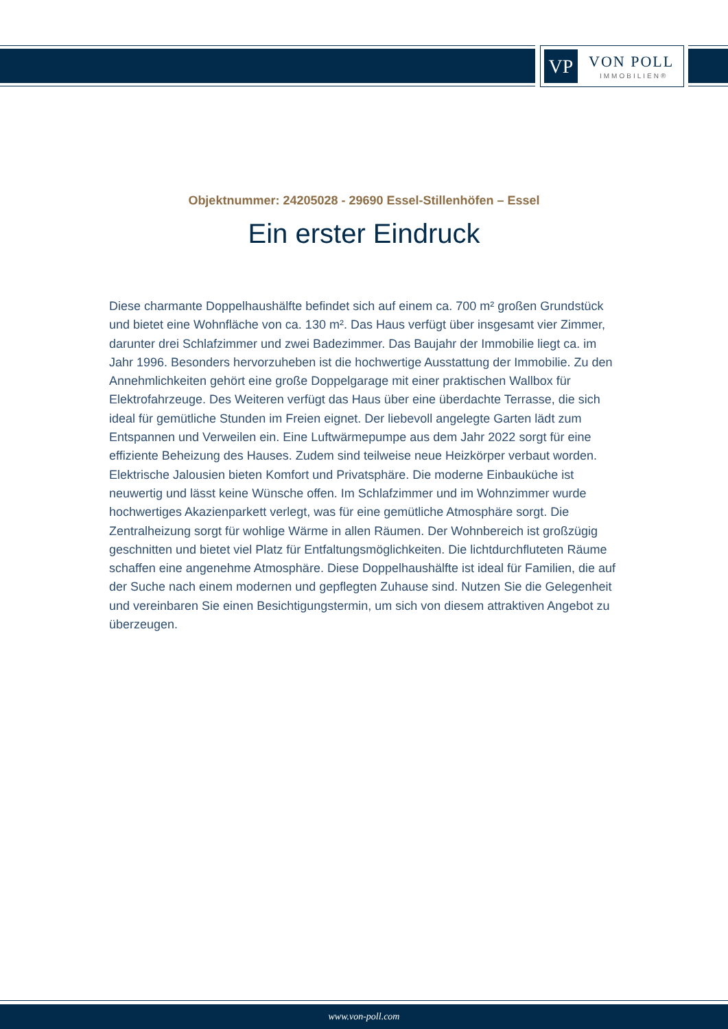VP VON POLL
IMMOBILIEN®
Objektnummer: 24205028 - 29690 Essel-Stillenhöfen – Essel
Ein erster Eindruck
Diese charmante Doppelhaushälfte befindet sich auf einem ca. 700 m² großen Grundstück und bietet eine Wohnfläche von ca. 130 m². Das Haus verfügt über insgesamt vier Zimmer, darunter drei Schlafzimmer und zwei Badezimmer. Das Baujahr der Immobilie liegt ca. im Jahr 1996. Besonders hervorzuheben ist die hochwertige Ausstattung der Immobilie. Zu den Annehmlichkeiten gehört eine große Doppelgarage mit einer praktischen Wallbox für Elektrofahrzeuge. Des Weiteren verfügt das Haus über eine überdachte Terrasse, die sich ideal für gemütliche Stunden im Freien eignet. Der liebevoll angelegte Garten lädt zum Entspannen und Verweilen ein. Eine Luftwärmepumpe aus dem Jahr 2022 sorgt für eine effiziente Beheizung des Hauses. Zudem sind teilweise neue Heizkörper verbaut worden. Elektrische Jalousien bieten Komfort und Privatsphäre. Die moderne Einbauküche ist neuwertig und lässt keine Wünsche offen. Im Schlafzimmer und im Wohnzimmer wurde hochwertiges Akazienparkett verlegt, was für eine gemütliche Atmosphäre sorgt. Die Zentralheizung sorgt für wohlige Wärme in allen Räumen. Der Wohnbereich ist großzügig geschnitten und bietet viel Platz für Entfaltungsmöglichkeiten. Die lichtdurchfluteten Räume schaffen eine angenehme Atmosphäre. Diese Doppelhaushälfte ist ideal für Familien, die auf der Suche nach einem modernen und gepflegten Zuhause sind. Nutzen Sie die Gelegenheit und vereinbaren Sie einen Besichtigungstermin, um sich von diesem attraktiven Angebot zu überzeugen.
www.von-poll.com